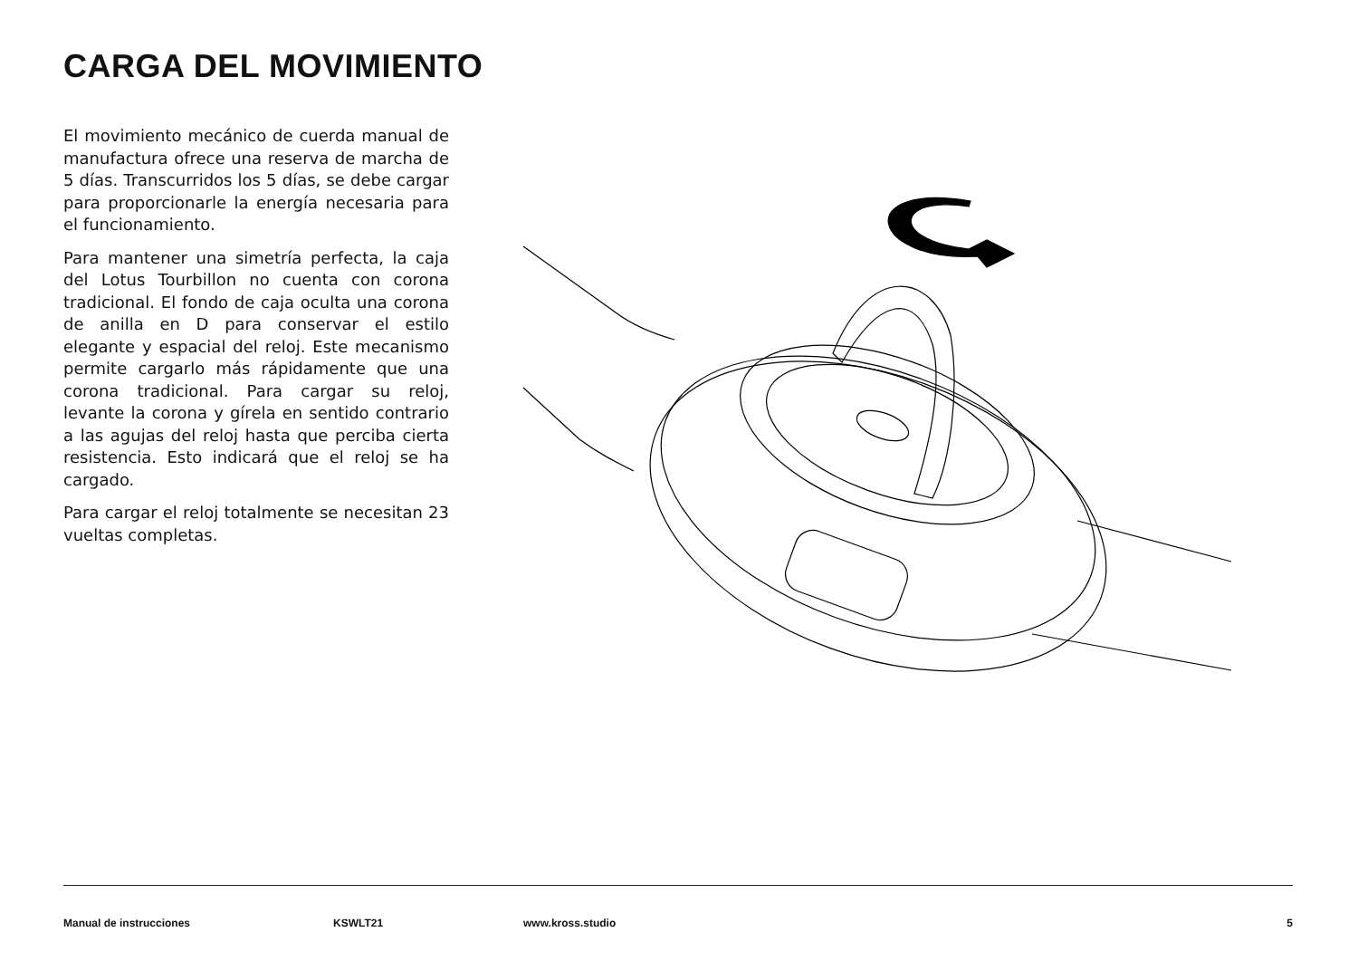CARGA DEL MOVIMIENTO
El movimiento mecánico de cuerda manual de manufactura ofrece una reserva de marcha de 5 días. Transcurridos los 5 días, se debe cargar para proporcionarle la energía necesaria para el funcionamiento.
Para mantener una simetría perfecta, la caja del Lotus Tourbillon no cuenta con corona tradicional. El fondo de caja oculta una corona de anilla en D para conservar el estilo elegante y espacial del reloj. Este mecanismo permite cargarlo más rápidamente que una corona tradicional. Para cargar su reloj, levante la corona y gírela en sentido contrario a las agujas del reloj hasta que perciba cierta resistencia. Esto indicará que el reloj se ha cargado.
Para cargar el reloj totalmente se necesitan 23 vueltas completas.
Manual de instrucciones KSWLT21 www.kross.studio 5